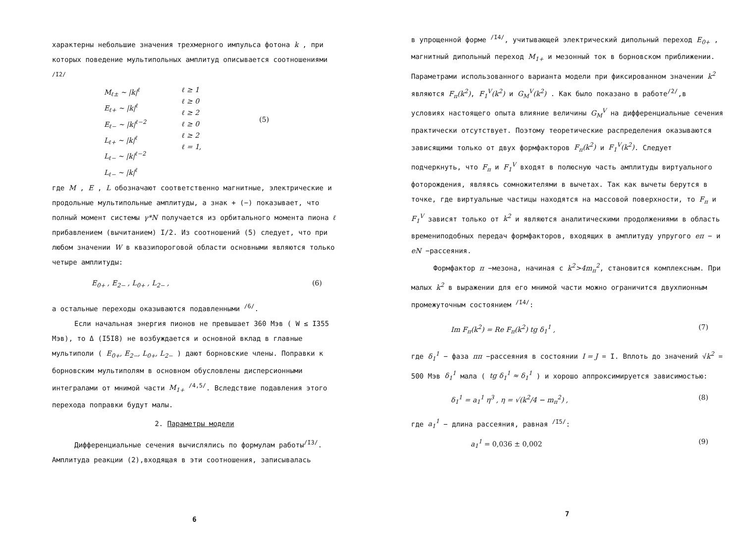характерны небольшие значения трехмерного импульса фотона k , при которых поведение мультипольных амплитуд описывается соотношениями <sup>/I2/</sup>
M<sub>ℓ±</sub> ~ |k|<sup>ℓ</sup>
E<sub>ℓ+</sub> ~ |k|<sup>ℓ</sup>
E<sub>ℓ−</sub> ~ |k|<sup>ℓ−2</sup>
L<sub>ℓ+</sub> ~ |k|<sup>ℓ</sup>
L<sub>ℓ−</sub> ~ |k|<sup>ℓ−2</sup>
L<sub>ℓ−</sub> ~ |k|<sup>ℓ</sup>
ℓ ≥ 1
ℓ ≥ 0
ℓ ≥ 2
ℓ ≥ 0
ℓ ≥ 2
ℓ = 1,
(5)
где M , E , L обозначают соответственно магнитные, электрические и продольные мультипольные амплитуды, а знак + (−) показывает, что полный момент системы γ*N получается из орбитального момента пиона ℓ прибавлением (вычитанием) I/2. Из соотношений (5) следует, что при любом значении W в квазипороговой области основными являются только четыре амплитуды:
E<sub>0+</sub> , E<sub>2−</sub> , L<sub>0+</sub> , L<sub>2−</sub> , (6)
а остальные переходы оказываются подавленными <sup>/6/</sup>.
Если начальная энергия пионов не превышает 360 Мэв ( W ≤ I355 Мэв), то Δ (I5I8) не возбуждается и основной вклад в главные мультиполи ( E<sub>0+</sub>, E<sub>2−</sub>, L<sub>0+</sub>, L<sub>2−</sub> ) дают борновские члены. Поправки к борновским мультиполям в основном обусловлены дисперсионными интегралами от мнимой части M<sub>1+</sub> <sup>/4,5/</sup>. Вследствие подавления этого перехода поправки будут малы.
2. Параметры модели
Дифференциальные сечения вычислялись по формулам работы<sup>/I3/</sup>. Амплитуда реакции (2),входящая в эти соотношения, записывалась
6
в упрощенной форме <sup>/I4/</sup>, учитывающей электрический дипольный переход E<sub>0+</sub> , магнитный дипольный переход M<sub>1+</sub> и мезонный ток в борновском приближении. Параметрами использованного варианта модели при фиксированном значении k<sup>2</sup> являются F<sub>π</sub>(k<sup>2</sup>), F<sub>1</sub><sup>V</sup>(k<sup>2</sup>) и G<sub>M</sub><sup>V</sup>(k<sup>2</sup>) . Как было показано в работе<sup>/2/</sup>,в условиях настоящего опыта влияние величины G<sub>M</sub><sup>V</sup> на дифференциальные сечения практически отсутствует. Поэтому теоретические распределения оказываются зависящими только от двух формфакторов F<sub>π</sub>(k<sup>2</sup>) и F<sub>1</sub><sup>V</sup>(k<sup>2</sup>). Следует подчеркнуть, что F<sub>π</sub> и F<sub>1</sub><sup>V</sup> входят в полюсную часть амплитуды виртуального фоторождения, являясь сомножителями в вычетах. Так как вычеты берутся в точке, где виртуальные частицы находятся на массовой поверхности, то F<sub>π</sub> и F<sub>1</sub><sup>V</sup> зависят только от k<sup>2</sup> и являются аналитическими продолжениями в область времениподобных передач формфакторов, входящих в амплитуду упругого eπ − и eN −рассеяния.
Формфактор π −мезона, начиная с k<sup>2</sup>>4m<sub>π</sub><sup>2</sup>, становится комплексным. При малых k<sup>2</sup> в выражении для его мнимой части можно ограничится двухпионным промежуточным состоянием <sup>/I4/</sup>:
Im F<sub>π</sub>(k<sup>2</sup>) = Re F<sub>π</sub>(k<sup>2</sup>) tg δ<sub>1</sub><sup>1</sup> , (7)
где δ<sub>1</sub><sup>1</sup> − фаза ππ −рассеяния в состоянии I = J = I. Вплоть до значений √k<sup>2</sup> = 500 Мэв δ<sub>1</sub><sup>1</sup> мала ( tg δ<sub>1</sub><sup>1</sup> ≈ δ<sub>1</sub><sup>1</sup> ) и хорошо аппроксимируется зависимостью:
δ<sub>1</sub><sup>1</sup> = a<sub>1</sub><sup>1</sup> η<sup>3</sup> , η = √(k<sup>2</sup>/4 − m<sub>π</sub><sup>2</sup>) , (8)
где a<sub>1</sub><sup>1</sup> − длина рассеяния, равная <sup>/I5/</sup>:
a<sub>1</sub><sup>1</sup> = 0,036 ± 0,002 (9)
7